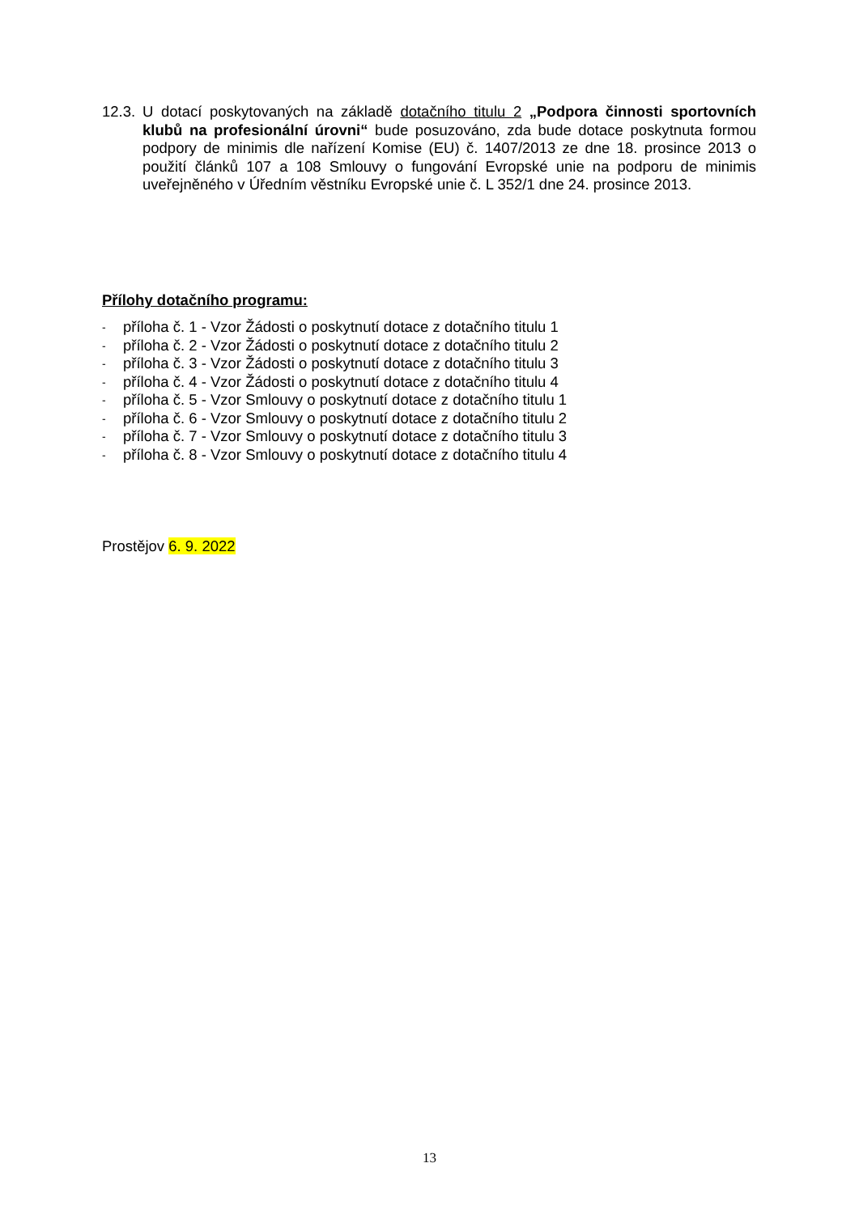12.3.
U dotací poskytovaných na základě dotačního titulu 2 „Podpora činnosti sportovních klubů na profesionální úrovni“ bude posuzováno, zda bude dotace poskytnuta formou podpory de minimis dle nařízení Komise (EU) č. 1407/2013 ze dne 18. prosince 2013 o použití článků 107 a 108 Smlouvy o fungování Evropské unie na podporu de minimis uveřejněného v Úředním věstníku Evropské unie č. L 352/1 dne 24. prosince 2013.
Přílohy dotačního programu:
- příloha č. 1 - Vzor Žádosti o poskytnutí dotace z dotačního titulu 1
- příloha č. 2 - Vzor Žádosti o poskytnutí dotace z dotačního titulu 2
- příloha č. 3 - Vzor Žádosti o poskytnutí dotace z dotačního titulu 3
- příloha č. 4 - Vzor Žádosti o poskytnutí dotace z dotačního titulu 4
- příloha č. 5 - Vzor Smlouvy o poskytnutí dotace z dotačního titulu 1
- příloha č. 6 - Vzor Smlouvy o poskytnutí dotace z dotačního titulu 2
- příloha č. 7 - Vzor Smlouvy o poskytnutí dotace z dotačního titulu 3
- příloha č. 8 - Vzor Smlouvy o poskytnutí dotace z dotačního titulu 4
Prostějov 6. 9. 2022
13